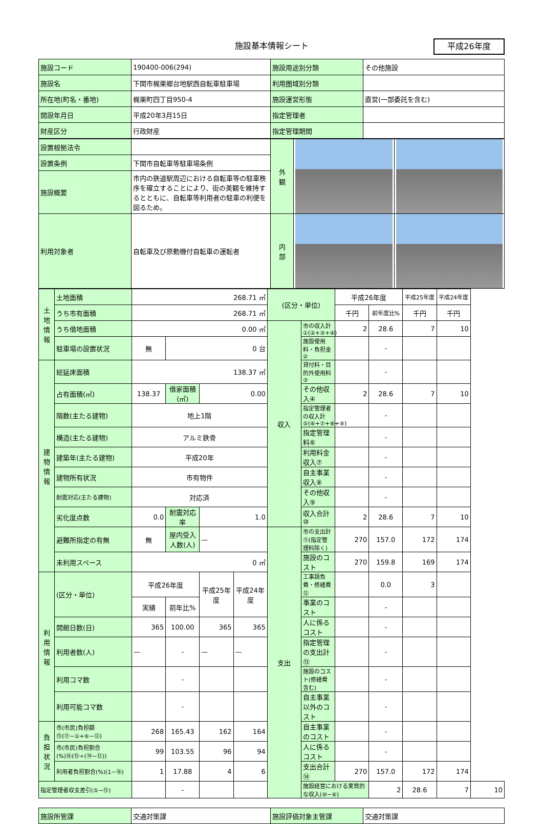施設基本情報シート
平成26年度
| 施設コード | 190400-006(294) | 施設用途別分類 | その他施設 |
| 施設名 | 下関市梶栗郷台地駅西自転車駐車場 | 利用圏域別分類 | |
| 所在地(町名・番地) | 梶栗町四丁目950-4 | 施設運営形態 | 直営(一部委託を含む) |
| 開設年月日 | 平成20年3月15日 | 指定管理者 | |
| 財産区分 | 行政財産 | 指定管理期間 | |
| 設置根拠法令 | | 外 観 | | |
| 設置条例 | 下関市自転車等駐車場条例 | | | |
| 施設概要 | 市内の鉄道駅周辺における自転車等の駐車秩序を確立することにより、街の美観を維持するとともに、自転車等利用者の駐車の利便を図るため。 | | | |
| | | 内 部 | | |
| 利用対象者 | 自転車及び原動機付自転車の運転者 | | | |
| 土地情報 | 土地面積 | 268.71 ㎡ | | | | (区分・単位) | | 平成26年度 | | 平成25年度 | 平成24年度 | |
| | うち市有面積 | 268.71 ㎡ | | | | | | 千円 | 前年度比% | 千円 | 千円 | |
| | うち借地面積 | 0.00 ㎡ | | | | 収入 | 市の収入計①(②+③+④) | 2 | 28.6 | 7 | 10 | |
| | 駐車場の設置状況 | 無 | 0 台 | | | | 施設使用料・負担金② | | - | | | |
| 建物情報 | 総延床面積 | 138.37 ㎡ | | | | | 貸付料・目的外使用料③ | | - | | | |
| | 占有面積(㎡) | 138.37 | 借家面積(㎡) | 0.00 | | | その他収入④ | 2 | 28.6 | 7 | 10 | |
| | 階数(主たる建物) | 地上1階 | | | | | 指定管理者の収入計⑤(⑥+⑦+⑧+⑨) | | - | | | |
| | 構造(主たる建物) | アルミ鉄骨 | | | | | 指定管理料⑥ | | - | | | |
| | 建築年(主たる建物) | 平成20年 | | | | | 利用料金収入⑦ | | - | | | |
| | 建物所有状況 | 市有物件 | | | | | 自主事業収入⑧ | | - | | | |
| | 耐震対応(主たる建物) | 対応済 | | | | | その他収入⑨ | | - | | | |
| | 劣化度点数 | 0.0 | 耐震対応率 | 1.0 | | | 収入合計⑩ | 2 | 28.6 | 7 | 10 | |
| | 避難所指定の有無 | 無 | 屋内受入人数(人) | — | | 支出 | 市の支出計⑪(指定管理料除く) | 270 | 157.0 | 172 | 174 | |
| | 未利用スペース | 0 ㎡ | | | | | 施設のコスト | 270 | 159.8 | 169 | 174 | |
| 利用情報 | (区分・単位) | 平成26年度 | | 平成25年度 | 平成24年度 | | 工事請負費・修繕費⑫ | | 0.0 | 3 | | |
| | | 実績 | 前年比% | | | | 事業のコスト | | - | | | |
| | 開館日数(日) | 365 | 100.00 | 365 | 365 | | 人に係るコスト | | - | | | |
| | 利用者数(人) | — | - | — | — | | 指定管理の支出計⑬ | | - | | | |
| | 利用コマ数 | | - | | | | 施設のコスト(修繕費含む) | | - | | | |
| | 利用可能コマ数 | | - | | | | 自主事業以外のコスト | | - | | | |
| 負担状況 | 市(市民)負担額⑮(⑪−①+⑥−⑫) | 268 | 165.43 | 162 | 164 | | 自主事業のコスト | | - | | | |
| | 市(市民)負担割合(%)⑯(⑮÷(⑭−⑫)) | 99 | 103.55 | 96 | 94 | | 人に係るコスト | | - | | | |
| | 利用者負担割合(%)(1−⑯) | 1 | 17.88 | 4 | 6 | | 支出合計⑭ | 270 | 157.0 | 172 | 174 | |
| 指定管理者収支差引(⑤−⑬) | | | - | | | | 施設経営における実質的な収入(⑩−⑥) | | 2 | 28.6 | 7 | 10 |
| 施設所管課 | 交通対策課 | 施設評価対象主管課 | 交通対策課 |